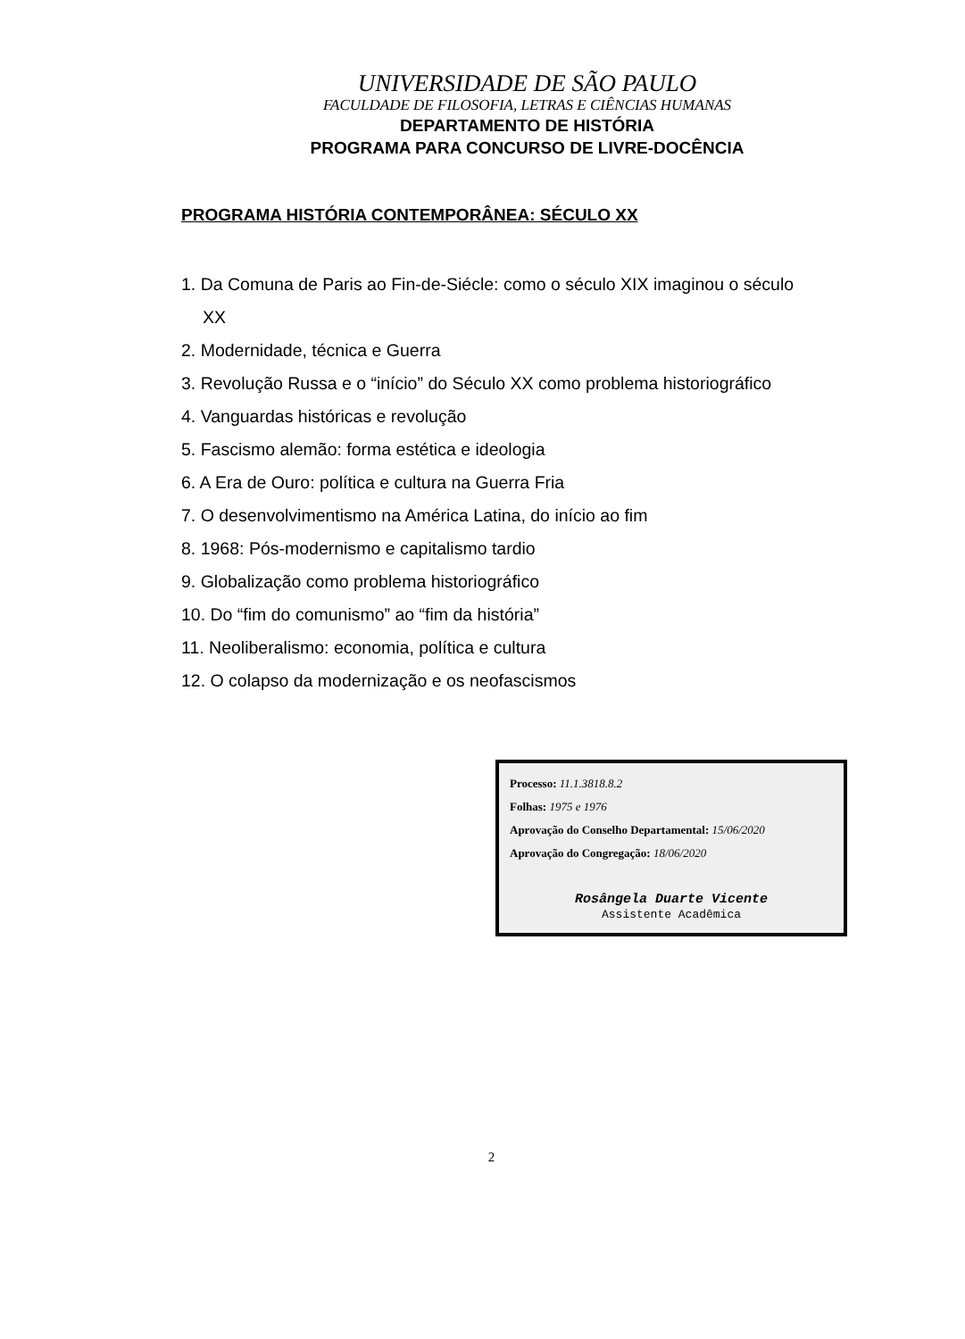UNIVERSIDADE DE SÃO PAULO
FACULDADE DE FILOSOFIA, LETRAS E CIÊNCIAS HUMANAS
DEPARTAMENTO DE HISTÓRIA
PROGRAMA PARA CONCURSO DE LIVRE-DOCÊNCIA
PROGRAMA HISTÓRIA CONTEMPORÂNEA: SÉCULO XX
1. Da Comuna de Paris ao Fin-de-Siécle: como o século XIX imaginou o século
XX
2. Modernidade, técnica e Guerra
3. Revolução Russa e o “início” do Século XX como problema historiográfico
4. Vanguardas históricas e revolução
5. Fascismo alemão: forma estética e ideologia
6. A Era de Ouro: política e cultura na Guerra Fria
7. O desenvolvimentismo na América Latina, do início ao fim
8. 1968: Pós-modernismo e capitalismo tardio
9. Globalização como problema historiográfico
10. Do “fim do comunismo” ao “fim da história”
11. Neoliberalismo: economia, política e cultura
12. O colapso da modernização e os neofascismos
Processo: 11.1.3818.8.2
Folhas: 1975 e 1976
Aprovação do Conselho Departamental: 15/06/2020
Aprovação do Congregação: 18/06/2020
Rosângela Duarte Vicente
Assistente Acadêmica
2